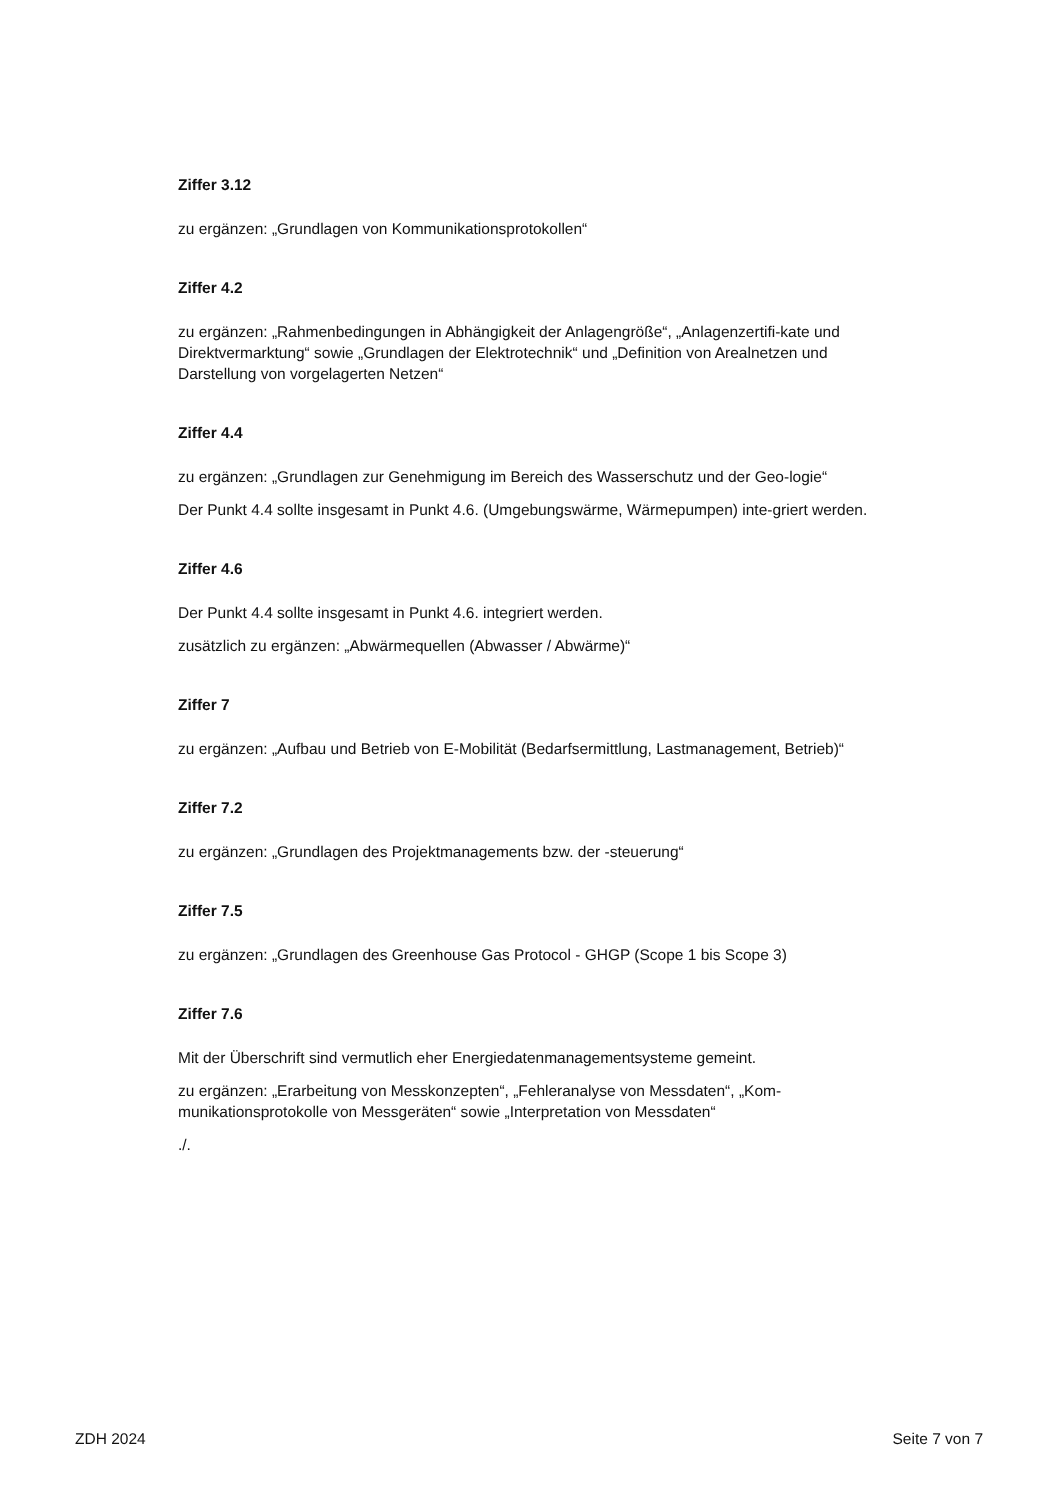Ziffer 3.12
zu ergänzen: „Grundlagen von Kommunikationsprotokollen“
Ziffer 4.2
zu ergänzen: „Rahmenbedingungen in Abhängigkeit der Anlagengröße“, „Anlagenzertifi-kate und Direktvermarktung“ sowie „Grundlagen der Elektrotechnik“ und „Definition von Arealnetzen und Darstellung von vorgelagerten Netzen“
Ziffer 4.4
zu ergänzen: „Grundlagen zur Genehmigung im Bereich des Wasserschutz und der Geo-logie“
Der Punkt 4.4 sollte insgesamt in Punkt 4.6. (Umgebungswärme, Wärmepumpen) inte-griert werden.
Ziffer 4.6
Der Punkt 4.4 sollte insgesamt in Punkt 4.6. integriert werden.
zusätzlich zu ergänzen: „Abwärmequellen (Abwasser / Abwärme)“
Ziffer 7
zu ergänzen: „Aufbau und Betrieb von E-Mobilität (Bedarfsermittlung, Lastmanagement, Betrieb)“
Ziffer 7.2
zu ergänzen: „Grundlagen des Projektmanagements bzw. der -steuerung“
Ziffer 7.5
zu ergänzen: „Grundlagen des Greenhouse Gas Protocol - GHGP (Scope 1 bis Scope 3)
Ziffer 7.6
Mit der Überschrift sind vermutlich eher Energiedatenmanagementsysteme gemeint.
zu ergänzen: „Erarbeitung von Messkonzepten“, „Fehleranalyse von Messdaten“, „Kom-munikationsprotokolle von Messgeräten“ sowie „Interpretation von Messdaten“
./.
ZDH 2024 Seite 7 von 7